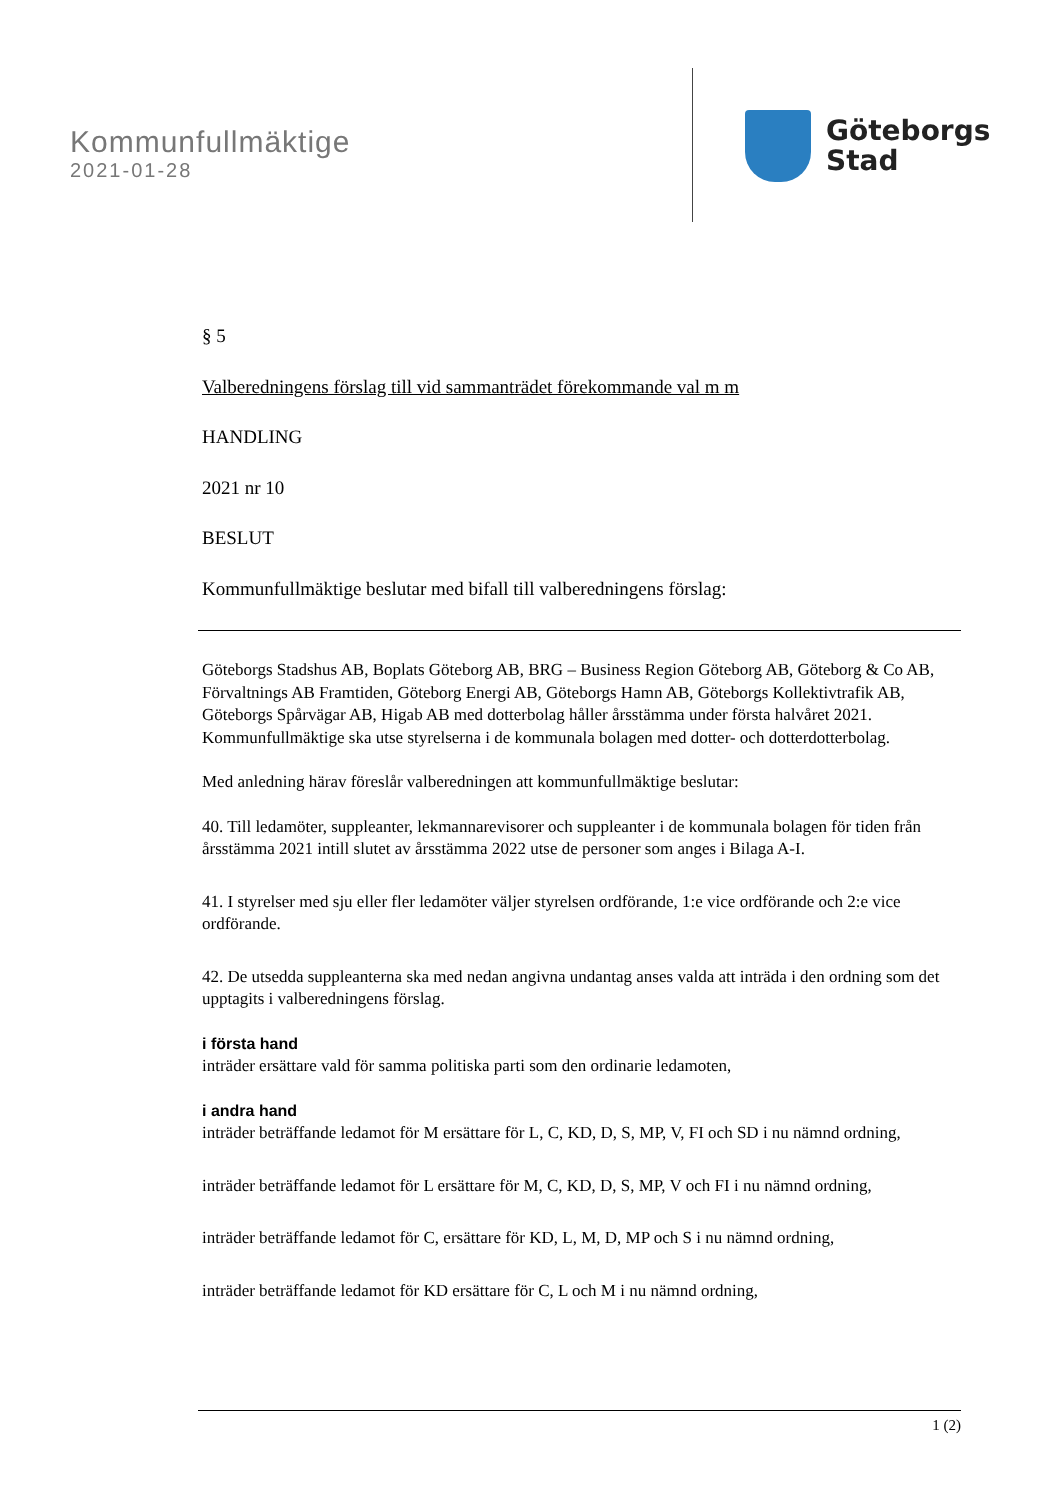Kommunfullmäktige
2021-01-28
Göteborgs
Stad
§ 5
Valberedningens förslag till vid sammanträdet förekommande val m m
HANDLING
2021 nr 10
BESLUT
Kommunfullmäktige beslutar med bifall till valberedningens förslag:
Göteborgs Stadshus AB, Boplats Göteborg AB, BRG – Business Region Göteborg AB, Göteborg & Co AB, Förvaltnings AB Framtiden, Göteborg Energi AB, Göteborgs Hamn AB, Göteborgs Kollektivtrafik AB, Göteborgs Spårvägar AB, Higab AB med dotterbolag håller årsstämma under första halvåret 2021. Kommunfullmäktige ska utse styrelserna i de kommunala bolagen med dotter- och dotterdotterbolag.
Med anledning härav föreslår valberedningen att kommunfullmäktige beslutar:
40. Till ledamöter, suppleanter, lekmannarevisorer och suppleanter i de kommunala bolagen för tiden från årsstämma 2021 intill slutet av årsstämma 2022 utse de personer som anges i Bilaga A-I.
41. I styrelser med sju eller fler ledamöter väljer styrelsen ordförande, 1:e vice ordförande och 2:e vice ordförande.
42. De utsedda suppleanterna ska med nedan angivna undantag anses valda att inträda i den ordning som det upptagits i valberedningens förslag.
i första hand
inträder ersättare vald för samma politiska parti som den ordinarie ledamoten,
i andra hand
inträder beträffande ledamot för M ersättare för L, C, KD, D, S, MP, V, FI och SD i nu nämnd ordning,
inträder beträffande ledamot för L ersättare för M, C, KD, D, S, MP, V och FI i nu nämnd ordning,
inträder beträffande ledamot för C, ersättare för KD, L, M, D, MP och S i nu nämnd ordning,
inträder beträffande ledamot för KD ersättare för C, L och M i nu nämnd ordning,
1 (2)